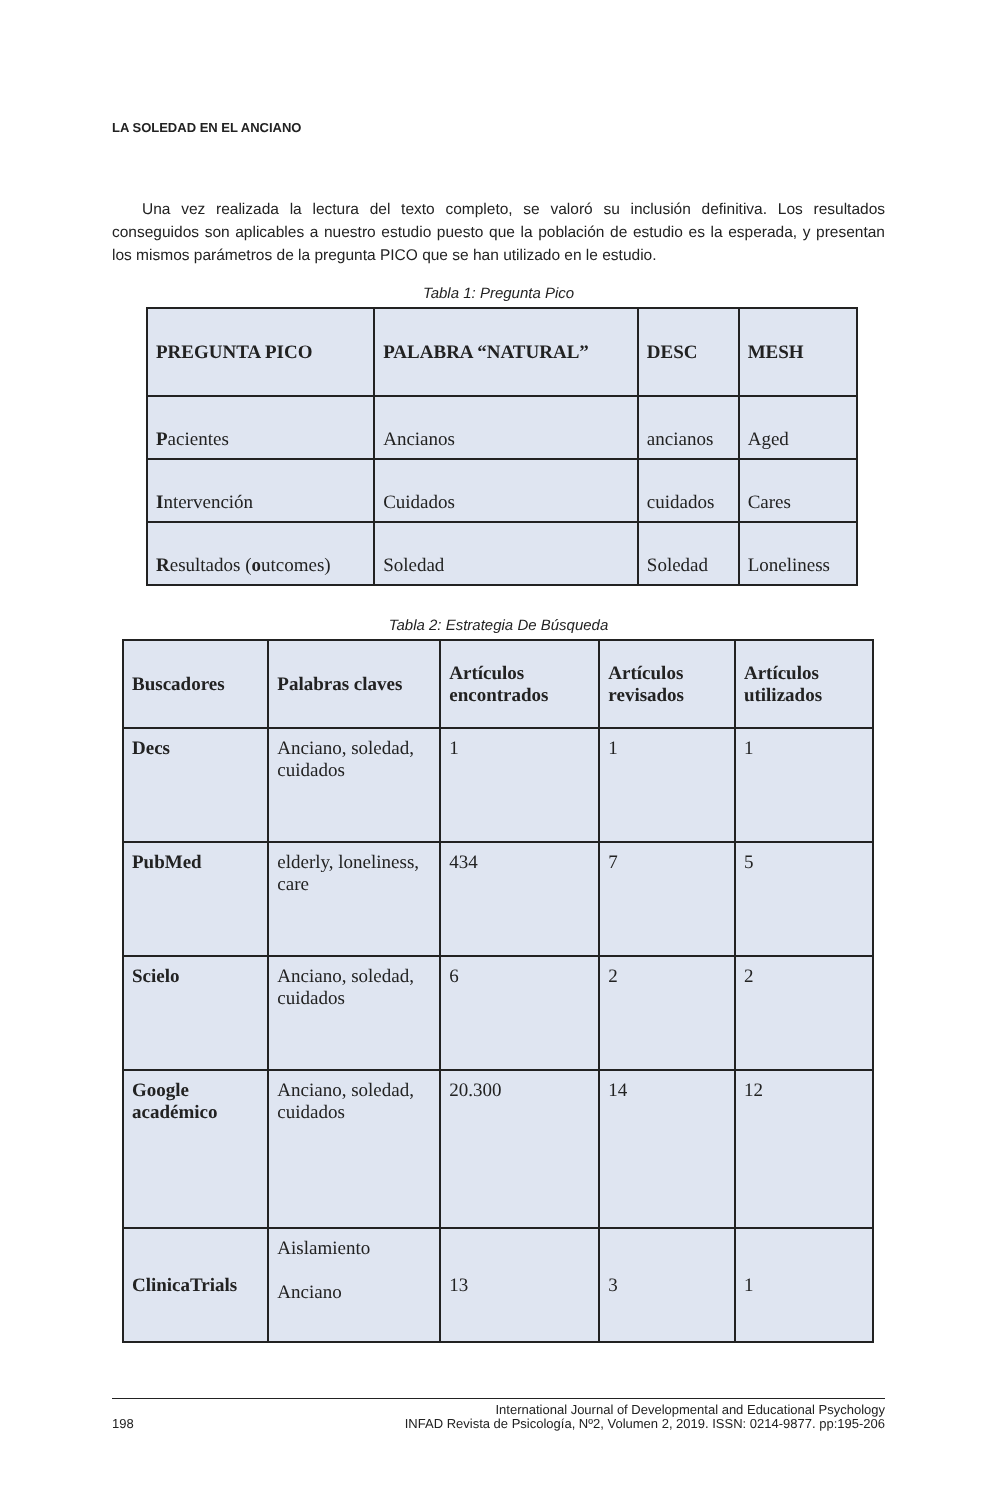LA SOLEDAD EN EL ANCIANO
Una vez realizada la lectura del texto completo, se valoró su inclusión definitiva. Los resultados conseguidos son aplicables a nuestro estudio puesto que la población de estudio es la esperada, y presentan los mismos parámetros de la pregunta PICO que se han utilizado en le estudio.
Tabla 1: Pregunta Pico
| PREGUNTA PICO | PALABRA “NATURAL” | DESC | MESH |
| --- | --- | --- | --- |
| P acientes | Ancianos | ancianos | Aged |
| I ntervención | Cuidados | cuidados | Cares |
| R esultados ( o utcomes) | Soledad | Soledad | Loneliness |
Tabla 2: Estrategia De Búsqueda
| Buscadores | Palabras claves | Artículos encontrados | Artículos revisados | Artículos utilizados |
| --- | --- | --- | --- | --- |
| Decs | Anciano, soledad, cuidados | 1 | 1 | 1 |
| PubMed | elderly, loneliness, care | 434 | 7 | 5 |
| Scielo | Anciano, soledad, cuidados | 6 | 2 | 2 |
| Google académico | Anciano, soledad, cuidados | 20.300 | 14 | 12 |
| ClinicaTrials | Aislamiento Anciano | 13 | 3 | 1 |
198 International Journal of Developmental and Educational Psychology
INFAD Revista de Psicología, Nº2, Volumen 2, 2019. ISSN: 0214-9877. pp:195-206